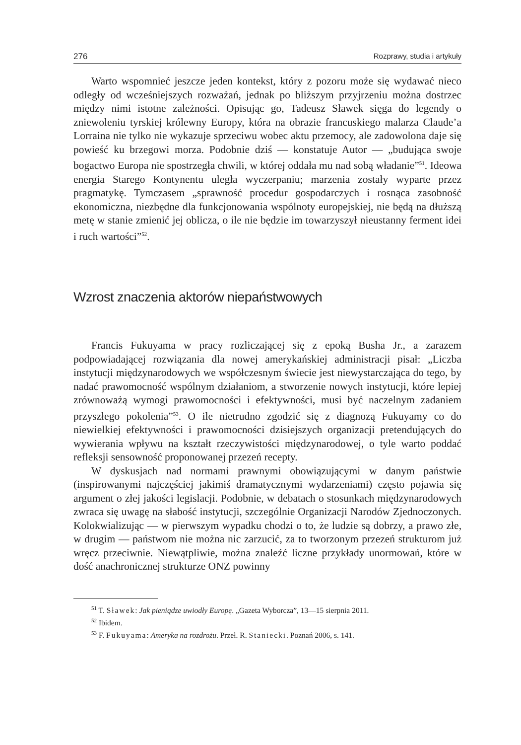276 Rozprawy, studia i artykuły
Warto wspomnieć jeszcze jeden kontekst, który z pozoru może się wydawać nieco odległy od wcześniejszych rozważań, jednak po bliższym przyjrzeniu można dostrzec między nimi istotne zależności. Opisując go, Tadeusz Sławek sięga do legendy o zniewoleniu tyrskiej królewny Europy, która na obrazie francuskiego malarza Claude’a Lorraina nie tylko nie wykazuje sprzeciwu wobec aktu przemocy, ale zadowolona daje się powieść ku brzegowi morza. Podobnie dziś — konstatuje Autor — „budująca swoje bogactwo Europa nie spostrzegła chwili, w której oddała mu nad sobą władanie”<sup>51</sup>. Ideowa energia Starego Kontynentu uległa wyczerpaniu; marzenia zostały wyparte przez pragmatykę. Tymczasem „sprawność procedur gospodarczych i rosnąca zasobność ekonomiczna, niezbędne dla funkcjonowania wspólnoty europejskiej, nie będą na dłuższą metę w stanie zmienić jej oblicza, o ile nie będzie im towarzyszył nieustanny ferment idei i ruch wartości”<sup>52</sup>.
Wzrost znaczenia aktorów niepaństwowych
Francis Fukuyama w pracy rozliczającej się z epoką Busha Jr., a zarazem podpowiadającej rozwiązania dla nowej amerykańskiej administracji pisał: „Liczba instytucji międzynarodowych we współczesnym świecie jest niewystarczająca do tego, by nadać prawomocność wspólnym działaniom, a stworzenie nowych instytucji, które lepiej zrównoważą wymogi prawomocności i efektywności, musi być naczelnym zadaniem przyszłego pokolenia”<sup>53</sup>. O ile nietrudno zgodzić się z diagnozą Fukuyamy co do niewielkiej efektywności i prawomocności dzisiejszych organizacji pretendujących do wywierania wpływu na kształt rzeczywistości międzynarodowej, o tyle warto poddać refleksji sensowność proponowanej przezeń recepty.
W dyskusjach nad normami prawnymi obowiązującymi w danym państwie (inspirowanymi najczęściej jakimiś dramatycznymi wydarzeniami) często pojawia się argument o złej jakości legislacji. Podobnie, w debatach o stosunkach międzynarodowych zwraca się uwagę na słabość instytucji, szczególnie Organizacji Narodów Zjednoczonych. Kolokwializując — w pierwszym wypadku chodzi o to, że ludzie są dobrzy, a prawo złe, w drugim — państwom nie można nic zarzucić, za to tworzonym przezeń strukturom już wręcz przeciwnie. Niewątpliwie, można znaleźć liczne przykłady unormowań, które w dość anachronicznej strukturze ONZ powinny
<sup>51</sup> T. Sławek: Jak pieniądze uwiodły Europę. „Gazeta Wyborcza”, 13—15 sierpnia 2011.
<sup>52</sup> Ibidem.
<sup>53</sup> F. Fukuyama: Ameryka na rozdrożu. Przeł. R. Staniecki. Poznań 2006, s. 141.